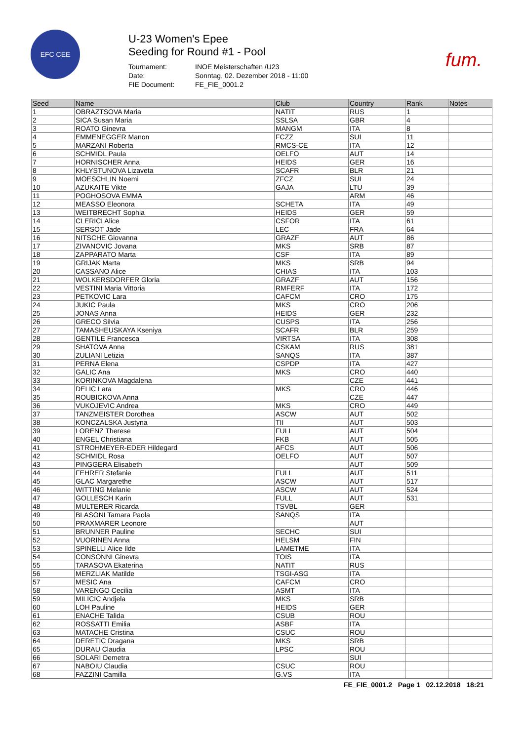EFC CEE
U-23 Women's Epee
Seeding for Round #1 - Pool
Tournament: INOE Meisterschaften /U23 Date: Sonntag, 02. Dezember 2018 - 11:00 FIE Document: FE_FIE_0001.2
fum.
| Seed | Name | Club | Country | Rank | Notes |
| --- | --- | --- | --- | --- | --- |
| 1 | OBRAZTSOVA Maria | NATIT | RUS | 1 | |
| 2 | SICA Susan Maria | SSLSA | GBR | 4 | |
| 3 | ROATO Ginevra | MANGM | ITA | 8 | |
| 4 | EMMENEGGER Manon | FCZZ | SUI | 11 | |
| 5 | MARZANI Roberta | RMCS-CE | ITA | 12 | |
| 6 | SCHMIDL Paula | OELFO | AUT | 14 | |
| 7 | HORNISCHER Anna | HEIDS | GER | 16 | |
| 8 | KHLYSTUNOVA Lizaveta | SCAFR | BLR | 21 | |
| 9 | MOESCHLIN Noemi | ZFCZ | SUI | 24 | |
| 10 | AZUKAITE Vikte | GAJA | LTU | 39 | |
| 11 | POGHOSOVA EMMA | | ARM | 46 | |
| 12 | MEASSO Eleonora | SCHETA | ITA | 49 | |
| 13 | WEITBRECHT Sophia | HEIDS | GER | 59 | |
| 14 | CLERICI Alice | CSFOR | ITA | 61 | |
| 15 | SERSOT Jade | LEC | FRA | 64 | |
| 16 | NITSCHE Giovanna | GRAZF | AUT | 86 | |
| 17 | ZIVANOVIC Jovana | MKS | SRB | 87 | |
| 18 | ZAPPARATO Marta | CSF | ITA | 89 | |
| 19 | GRIJAK Marta | MKS | SRB | 94 | |
| 20 | CASSANO Alice | CHIAS | ITA | 103 | |
| 21 | WOLKERSDORFER Gloria | GRAZF | AUT | 156 | |
| 22 | VESTINI Maria Vittoria | RMFERF | ITA | 172 | |
| 23 | PETKOVIC Lara | CAFCM | CRO | 175 | |
| 24 | JUKIC Paula | MKS | CRO | 206 | |
| 25 | JONAS Anna | HEIDS | GER | 232 | |
| 26 | GRECO Silvia | CUSPS | ITA | 256 | |
| 27 | TAMASHEUSKAYA Kseniya | SCAFR | BLR | 259 | |
| 28 | GENTILE Francesca | VIRTSA | ITA | 308 | |
| 29 | SHATOVA Anna | CSKAM | RUS | 381 | |
| 30 | ZULIANI Letizia | SANQS | ITA | 387 | |
| 31 | PERNA Elena | CSPDP | ITA | 427 | |
| 32 | GALIC Ana | MKS | CRO | 440 | |
| 33 | KORINKOVA Magdalena | | CZE | 441 | |
| 34 | DELIC Lara | MKS | CRO | 446 | |
| 35 | ROUBICKOVA Anna | | CZE | 447 | |
| 36 | VUKOJEVIC Andrea | MKS | CRO | 449 | |
| 37 | TANZMEISTER Dorothea | ASCW | AUT | 502 | |
| 38 | KONCZALSKA Justyna | TII | AUT | 503 | |
| 39 | LORENZ Therese | FULL | AUT | 504 | |
| 40 | ENGEL Christiana | FKB | AUT | 505 | |
| 41 | STROHMEYER-EDER Hildegard | AFCS | AUT | 506 | |
| 42 | SCHMIDL Rosa | OELFO | AUT | 507 | |
| 43 | PINGGERA Elisabeth | | AUT | 509 | |
| 44 | FEHRER Stefanie | FULL | AUT | 511 | |
| 45 | GLAC Margarethe | ASCW | AUT | 517 | |
| 46 | WITTING Melanie | ASCW | AUT | 524 | |
| 47 | GOLLESCH Karin | FULL | AUT | 531 | |
| 48 | MULTERER Ricarda | TSVBL | GER | | |
| 49 | BLASONI Tamara Paola | SANQS | ITA | | |
| 50 | PRAXMARER Leonore | | AUT | | |
| 51 | BRUNNER Pauline | SECHC | SUI | | |
| 52 | VUORINEN Anna | HELSM | FIN | | |
| 53 | SPINELLI Alice Ilde | LAMETME | ITA | | |
| 54 | CONSONNI Ginevra | TOIS | ITA | | |
| 55 | TARASOVA Ekaterina | NATIT | RUS | | |
| 56 | MERZLIAK Matilde | TSGI-ASG | ITA | | |
| 57 | MESIC Ana | CAFCM | CRO | | |
| 58 | VARENGO Cecilia | ASMT | ITA | | |
| 59 | MILICIC Andjela | MKS | SRB | | |
| 60 | LOH Pauline | HEIDS | GER | | |
| 61 | ENACHE Talida | CSUB | ROU | | |
| 62 | ROSSATTI Emilia | ASBF | ITA | | |
| 63 | MATACHE Cristina | CSUC | ROU | | |
| 64 | DERETIC Dragana | MKS | SRB | | |
| 65 | DURAU Claudia | LPSC | ROU | | |
| 66 | SOLARI Demetra | | SUI | | |
| 67 | NABOIU Claudia | CSUC | ROU | | |
| 68 | FAZZINI Camilla | G.VS | ITA | | |
FE_FIE_0001.2 Page 1 02.12.2018 18:21